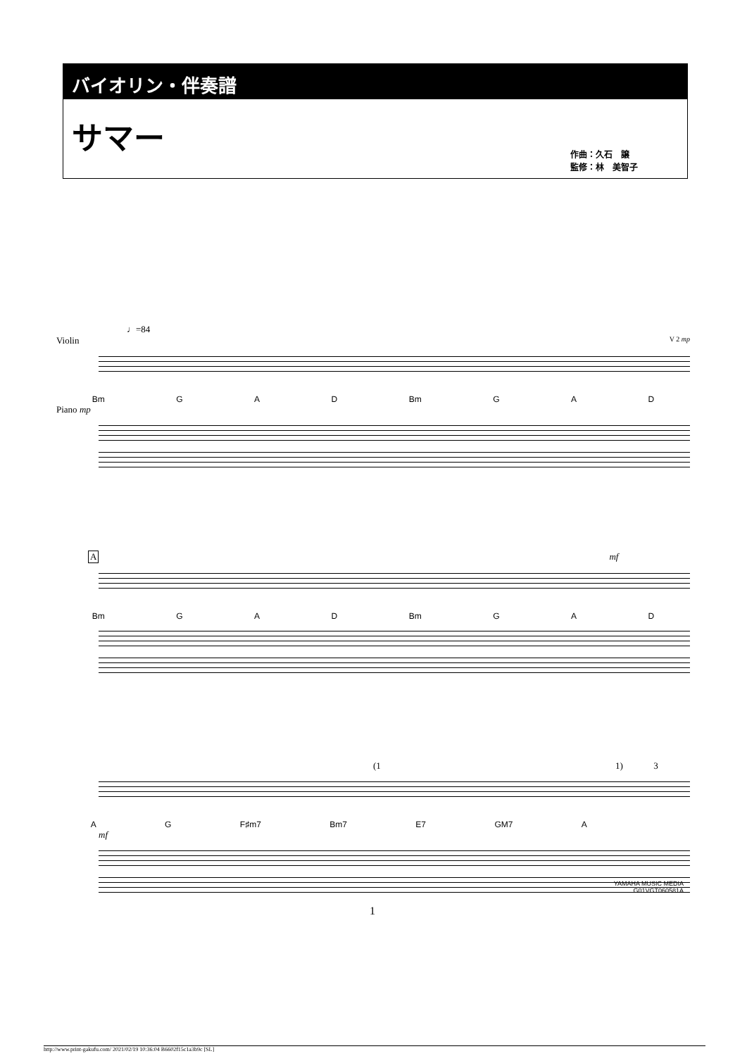バイオリン・伴奏譜
サマー
作曲：久石　譲
監修：林　美智子
♩=84
Violin V 2 mp
Bm G A D Bm G A D
Piano mp
A
mf
Bm G A D Bm G A D
(1 1) 3
A G F♯m7 Bm7 E7 GM7 A
mf
YAMAHA MUSIC MEDIA
G01VGT060581A
1
http://www.print-gakufu.com/ 2021/02/19 10:36:04 B6602f15c1a3b9c [SL]